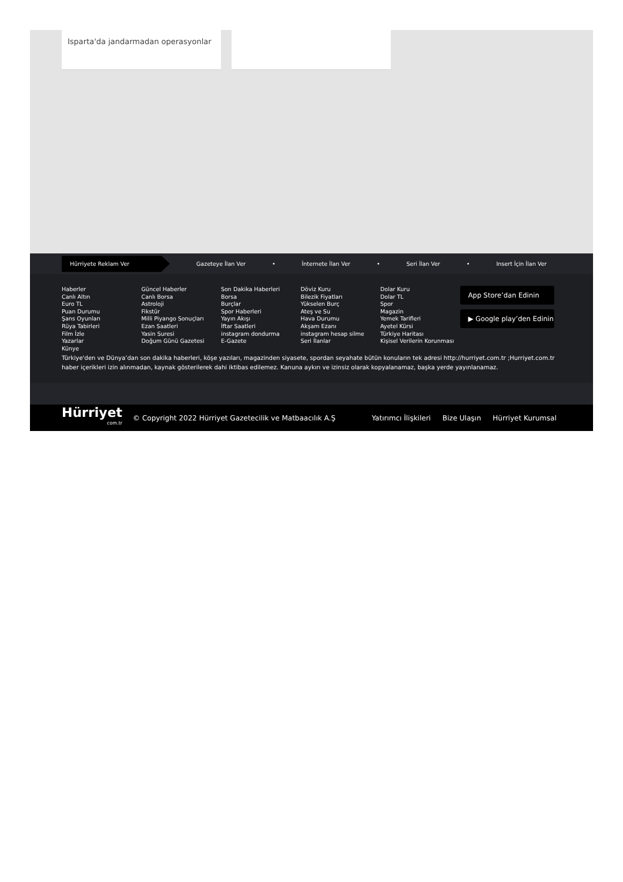Isparta'da jandarmadan operasyonlar
Hürriyete Reklam Ver
Gazeteye İlan Ver • İnternete İlan Ver • Seri İlan Ver • Insert İçin İlan Ver
Haberler
Canlı Altın
Euro TL
Puan Durumu
Şans Oyunları
Rüya Tabirleri
Film İzle
Yazarlar
Künye
Güncel Haberler
Canlı Borsa
Astroloji
Fikstür
Milli Piyango Sonuçları
Ezan Saatleri
Yasin Suresi
Doğum Günü Gazetesi
Son Dakika Haberleri
Borsa
Burçlar
Spor Haberleri
Yayın Akışı
İftar Saatleri
instagram dondurma
E-Gazete
Döviz Kuru
Bilezik Fiyatları
Yükselen Burç
Ateş ve Su
Hava Durumu
Akşam Ezanı
instagram hesap silme
Seri İlanlar
Dolar Kuru
Dolar TL
Spor
Magazin
Yemek Tarifleri
Ayetel Kürsi
Türkiye Haritası
Kişisel Verilerin Korunması
App Store’dan Edinin
▶ Google play’den Edinin
Türkiye'den ve Dünya’dan son dakika haberleri, köşe yazıları, magazinden siyasete, spordan seyahate bütün konuların tek adresi http://hurriyet.com.tr ;Hurriyet.com.tr haber içerikleri izin alınmadan, kaynak gösterilerek dahi iktibas edilemez. Kanuna aykırı ve izinsiz olarak kopyalanamaz, başka yerde yayınlanamaz.
Hürriyet
com.tr
© Copyright 2022 Hürriyet Gazetecilik ve Matbaacılık A.Ş
Yatırımcı İlişkileri Bize Ulaşın Hürriyet Kurumsal